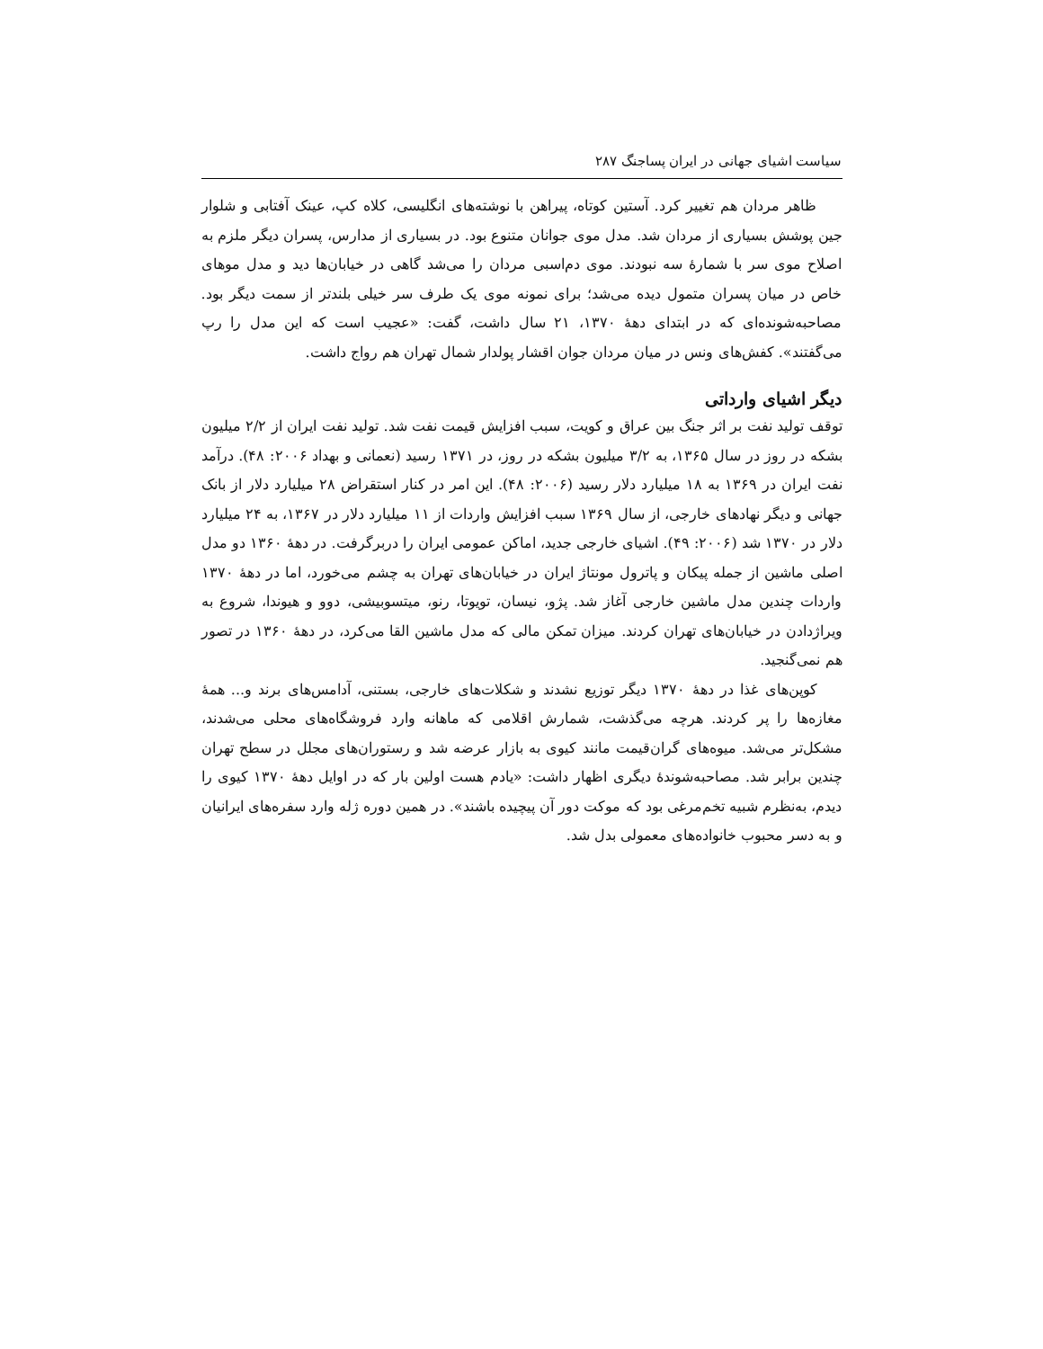سیاست اشیای جهانی در ایران پساجنگ ۲۸۷
ظاهر مردان هم تغییر کرد. آستین کوتاه، پیراهن با نوشته‌های انگلیسی، کلاه کپ، عینک آفتابی و شلوار جین پوشش بسیاری از مردان شد. مدل موی جوانان متنوع بود. در بسیاری از مدارس، پسران دیگر ملزم به اصلاح موی سر با شمارهٔ سه نبودند. موی دم‌اسبی مردان را می‌شد گاهی در خیابان‌ها دید و مدل موهای خاص در میان پسران متمول دیده می‌شد؛ برای نمونه موی یک طرف سر خیلی بلندتر از سمت دیگر بود. مصاحبه‌شونده‌ای که در ابتدای دههٔ ۱۳۷۰، ۲۱ سال داشت، گفت: «عجیب است که این مدل را رپ می‌گفتند». کفش‌های ونس در میان مردان جوان اقشار پولدار شمال تهران هم رواج داشت.
دیگر اشیای وارداتی
توقف تولید نفت بر اثر جنگ بین عراق و کویت، سبب افزایش قیمت نفت شد. تولید نفت ایران از ۲/۲ میلیون بشکه در روز در سال ۱۳۶۵، به ۳/۲ میلیون بشکه در روز، در ۱۳۷۱ رسید (نعمانی و بهداد ۲۰۰۶: ۴۸). درآمد نفت ایران در ۱۳۶۹ به ۱۸ میلیارد دلار رسید (۲۰۰۶: ۴۸). این امر در کنار استقراض ۲۸ میلیارد دلار از بانک جهانی و دیگر نهادهای خارجی، از سال ۱۳۶۹ سبب افزایش واردات از ۱۱ میلیارد دلار در ۱۳۶۷، به ۲۴ میلیارد دلار در ۱۳۷۰ شد (۲۰۰۶: ۴۹). اشیای خارجی جدید، اماکن عمومی ایران را دربرگرفت. در دههٔ ۱۳۶۰ دو مدل اصلی ماشین از جمله پیکان و پاترول مونتاژ ایران در خیابان‌های تهران به چشم می‌خورد، اما در دههٔ ۱۳۷۰ واردات چندین مدل ماشین خارجی آغاز شد. پژو، نیسان، تویوتا، رنو، میتسوبیشی، دوو و هیوندا، شروع به ویراژدادن در خیابان‌های تهران کردند. میزان تمکن مالی که مدل ماشین القا می‌کرد، در دههٔ ۱۳۶۰ در تصور هم نمی‌گنجید.
کوپن‌های غذا در دههٔ ۱۳۷۰ دیگر توزیع نشدند و شکلات‌های خارجی، بستنی، آدامس‌های برند و... همهٔ مغازه‌ها را پر کردند. هرچه می‌گذشت، شمارش اقلامی که ماهانه وارد فروشگاه‌های محلی می‌شدند، مشکل‌تر می‌شد. میوه‌های گران‌قیمت مانند کیوی به بازار عرضه شد و رستوران‌های مجلل در سطح تهران چندین برابر شد. مصاحبه‌شوندهٔ دیگری اظهار داشت: «یادم هست اولین بار که در اوایل دههٔ ۱۳۷۰ کیوی را دیدم، به‌نظرم شبیه تخم‌مرغی بود که موکت دور آن پیچیده باشند». در همین دوره ژله وارد سفره‌های ایرانیان و به دسر محبوب خانواده‌های معمولی بدل شد.